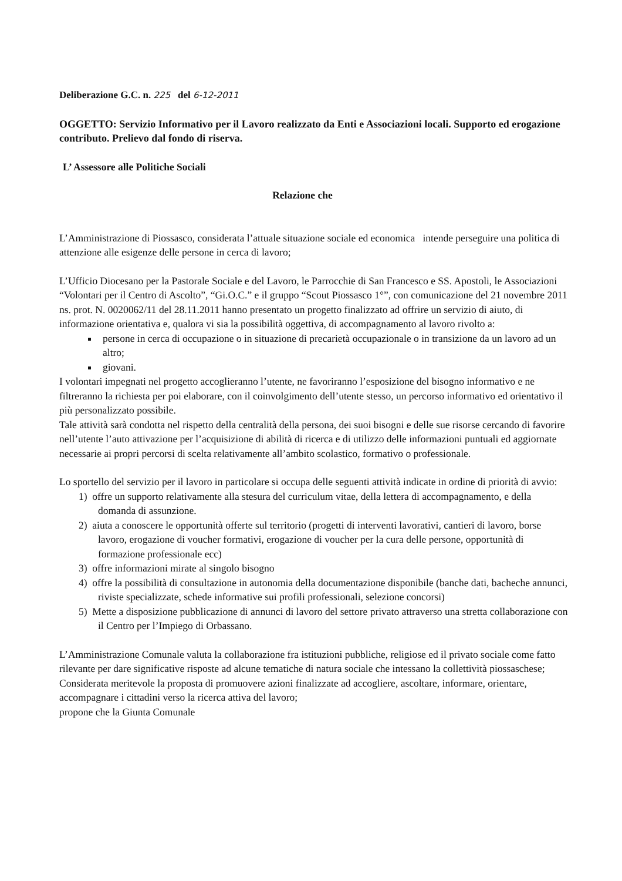Deliberazione G.C. n. 225 del 6-12-2011
OGGETTO: Servizio Informativo per il Lavoro realizzato da Enti e Associazioni locali. Supporto ed erogazione contributo. Prelievo dal fondo di riserva.
L’ Assessore alle Politiche Sociali
Relazione che
L’Amministrazione di Piossasco, considerata l’attuale situazione sociale ed economica intende perseguire una politica di attenzione alle esigenze delle persone in cerca di lavoro;
L’Ufficio Diocesano per la Pastorale Sociale e del Lavoro, le Parrocchie di San Francesco e SS. Apostoli, le Associazioni “Volontari per il Centro di Ascolto”, “Gi.O.C.” e il gruppo “Scout Piossasco 1°”, con comunicazione del 21 novembre 2011 ns. prot. N. 0020062/11 del 28.11.2011 hanno presentato un progetto finalizzato ad offrire un servizio di aiuto, di informazione orientativa e, qualora vi sia la possibilità oggettiva, di accompagnamento al lavoro rivolto a:
persone in cerca di occupazione o in situazione di precarietà occupazionale o in transizione da un lavoro ad un altro;
giovani.
I volontari impegnati nel progetto accoglieranno l’utente, ne favoriranno l’esposizione del bisogno informativo e ne filtreranno la richiesta per poi elaborare, con il coinvolgimento dell’utente stesso, un percorso informativo ed orientativo il più personalizzato possibile.
Tale attività sarà condotta nel rispetto della centralità della persona, dei suoi bisogni e delle sue risorse cercando di favorire nell’utente l’auto attivazione per l’acquisizione di abilità di ricerca e di utilizzo delle informazioni puntuali ed aggiornate necessarie ai propri percorsi di scelta relativamente all’ambito scolastico, formativo o professionale.
Lo sportello del servizio per il lavoro in particolare si occupa delle seguenti attività indicate in ordine di priorità di avvio:
1) offre un supporto relativamente alla stesura del curriculum vitae, della lettera di accompagnamento, e della domanda di assunzione.
2) aiuta a conoscere le opportunità offerte sul territorio (progetti di interventi lavorativi, cantieri di lavoro, borse lavoro, erogazione di voucher formativi, erogazione di voucher per la cura delle persone, opportunità di formazione professionale ecc)
3) offre informazioni mirate al singolo bisogno
4) offre la possibilità di consultazione in autonomia della documentazione disponibile (banche dati, bacheche annunci, riviste specializzate, schede informative sui profili professionali, selezione concorsi)
5) Mette a disposizione pubblicazione di annunci di lavoro del settore privato attraverso una stretta collaborazione con il Centro per l’Impiego di Orbassano.
L’Amministrazione Comunale valuta la collaborazione fra istituzioni pubbliche, religiose ed il privato sociale come fatto rilevante per dare significative risposte ad alcune tematiche di natura sociale che intessano la collettività piossaschese;
Considerata meritevole la proposta di promuovere azioni finalizzate ad accogliere, ascoltare, informare, orientare, accompagnare i cittadini verso la ricerca attiva del lavoro;
propone che la Giunta Comunale